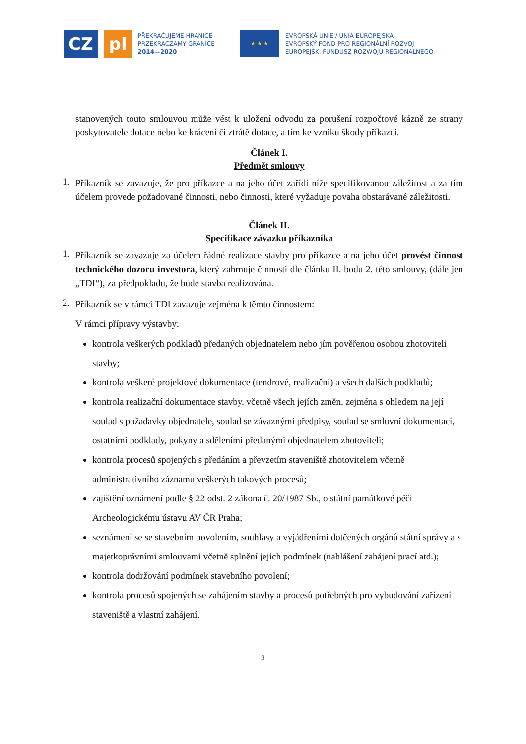CZ pl
PŘEKRAČUJEME HRANICE
PRZEKRACZAMY GRANICE
2014—2020
★ ★ ★
EVROPSKÁ UNIE / UNIA EUROPEJSKA
EVROPSKÝ FOND PRO REGIONÁLNÍ ROZVOJ
EUROPEJSKI FUNDUSZ ROZWOJU REGIONALNEGO
stanovených touto smlouvou může vést k uložení odvodu za porušení rozpočtové kázně ze strany poskytovatele dotace nebo ke krácení či ztrátě dotace, a tím ke vzniku škody příkazci.
Článek I.
Předmět smlouvy
1.
Příkazník se zavazuje, že pro příkazce a na jeho účet zařídí níže specifikovanou záležitost a za tím účelem provede požadované činnosti, nebo činnosti, které vyžaduje povaha obstarávané záležitosti.
Článek II.
Specifikace závazku příkazníka
1.
Příkazník se zavazuje za účelem řádné realizace stavby pro příkazce a na jeho účet provést činnost technického dozoru investora, který zahrnuje činnosti dle článku II. bodu 2. této smlouvy, (dále jen „TDI“), za předpokladu, že bude stavba realizována.
2.
Příkazník se v rámci TDI zavazuje zejména k těmto činnostem:
V rámci přípravy výstavby:
kontrola veškerých podkladů předaných objednatelem nebo jím pověřenou osobou zhotoviteli stavby;
kontrola veškeré projektové dokumentace (tendrové, realizační) a všech dalších podkladů;
kontrola realizační dokumentace stavby, včetně všech jejích změn, zejména s ohledem na její soulad s požadavky objednatele, soulad se závaznými předpisy, soulad se smluvní dokumentací, ostatními podklady, pokyny a sděleními předanými objednatelem zhotoviteli;
kontrola procesů spojených s předáním a převzetím staveniště zhotovitelem včetně administrativního záznamu veškerých takových procesů;
zajištění oznámení podle § 22 odst. 2 zákona č. 20/1987 Sb., o státní památkové péči Archeologickému ústavu AV ČR Praha;
seznámení se se stavebním povolením, souhlasy a vyjádřeními dotčených orgánů státní správy a s majetkoprávními smlouvami včetně splnění jejich podmínek (nahlášení zahájení prací atd.);
kontrola dodržování podmínek stavebního povolení;
kontrola procesů spojených se zahájením stavby a procesů potřebných pro vybudování zařízení staveniště a vlastní zahájení.
3